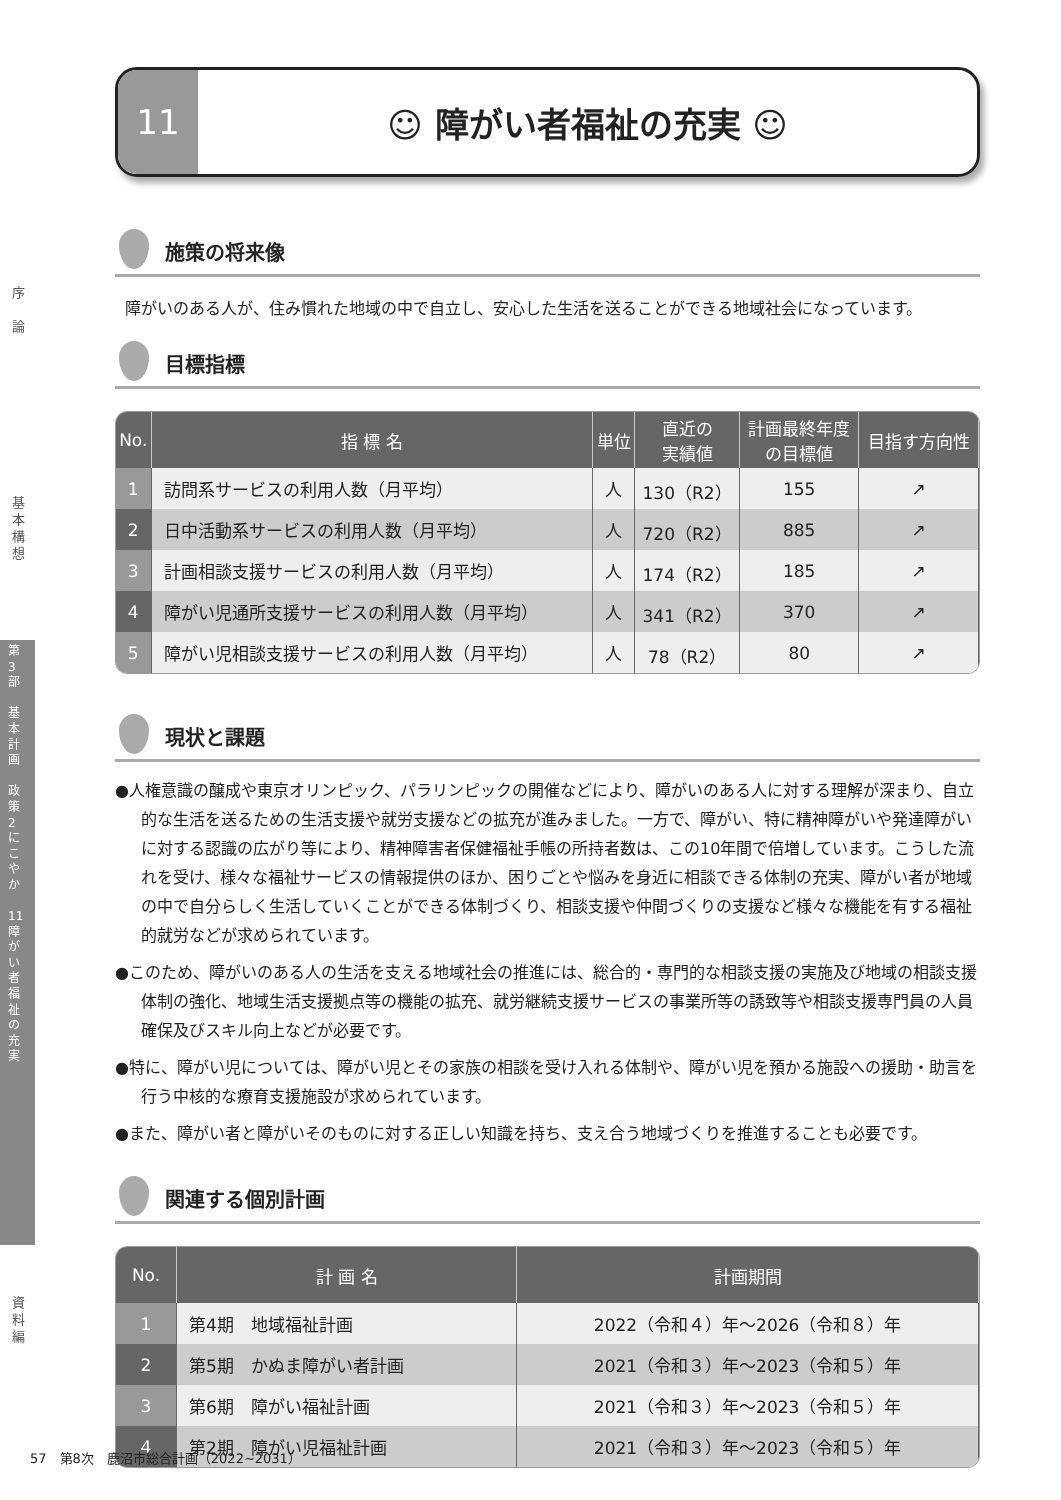序
論
基
本
構
想
資
料
編
第
3
部
基
本
計
画
政
策
2
に
こ
や
か
11
障
が
い
者
福
祉
の
充
実
11
☺ 障がい者福祉の充実 ☺
施策の将来像
障がいのある人が、住み慣れた地域の中で自立し、安心した生活を送ることができる地域社会になっています。
目標指標
| No. | 指 標 名 | 単位 | 直近の 実績値 | 計画最終年度 の目標値 | 目指す方向性 |
| --- | --- | --- | --- | --- | --- |
| 1 | 訪問系サービスの利用人数（月平均） | 人 | 130（R2） | 155 | ↗ |
| 2 | 日中活動系サービスの利用人数（月平均） | 人 | 720（R2） | 885 | ↗ |
| 3 | 計画相談支援サービスの利用人数（月平均） | 人 | 174（R2） | 185 | ↗ |
| 4 | 障がい児通所支援サービスの利用人数（月平均） | 人 | 341（R2） | 370 | ↗ |
| 5 | 障がい児相談支援サービスの利用人数（月平均） | 人 | 78（R2） | 80 | ↗ |
現状と課題
●人権意識の醸成や東京オリンピック、パラリンピックの開催などにより、障がいのある人に対する理解が深まり、自立的な生活を送るための生活支援や就労支援などの拡充が進みました。一方で、障がい、特に精神障がいや発達障がいに対する認識の広がり等により、精神障害者保健福祉手帳の所持者数は、この10年間で倍増しています。こうした流れを受け、様々な福祉サービスの情報提供のほか、困りごとや悩みを身近に相談できる体制の充実、障がい者が地域の中で自分らしく生活していくことができる体制づくり、相談支援や仲間づくりの支援など様々な機能を有する福祉的就労などが求められています。
●このため、障がいのある人の生活を支える地域社会の推進には、総合的・専門的な相談支援の実施及び地域の相談支援体制の強化、地域生活支援拠点等の機能の拡充、就労継続支援サービスの事業所等の誘致等や相談支援専門員の人員確保及びスキル向上などが必要です。
●特に、障がい児については、障がい児とその家族の相談を受け入れる体制や、障がい児を預かる施設への援助・助言を行う中核的な療育支援施設が求められています。
●また、障がい者と障がいそのものに対する正しい知識を持ち、支え合う地域づくりを推進することも必要です。
関連する個別計画
| No. | 計 画 名 | 計画期間 |
| --- | --- | --- |
| 1 | 第4期 地域福祉計画 | 2022（令和４）年～2026（令和８）年 |
| 2 | 第5期 かぬま障がい者計画 | 2021（令和３）年～2023（令和５）年 |
| 3 | 第6期 障がい福祉計画 | 2021（令和３）年～2023（令和５）年 |
| 4 | 第2期 障がい児福祉計画 | 2021（令和３）年～2023（令和５）年 |
57　第8次　鹿沼市総合計画（2022~2031）